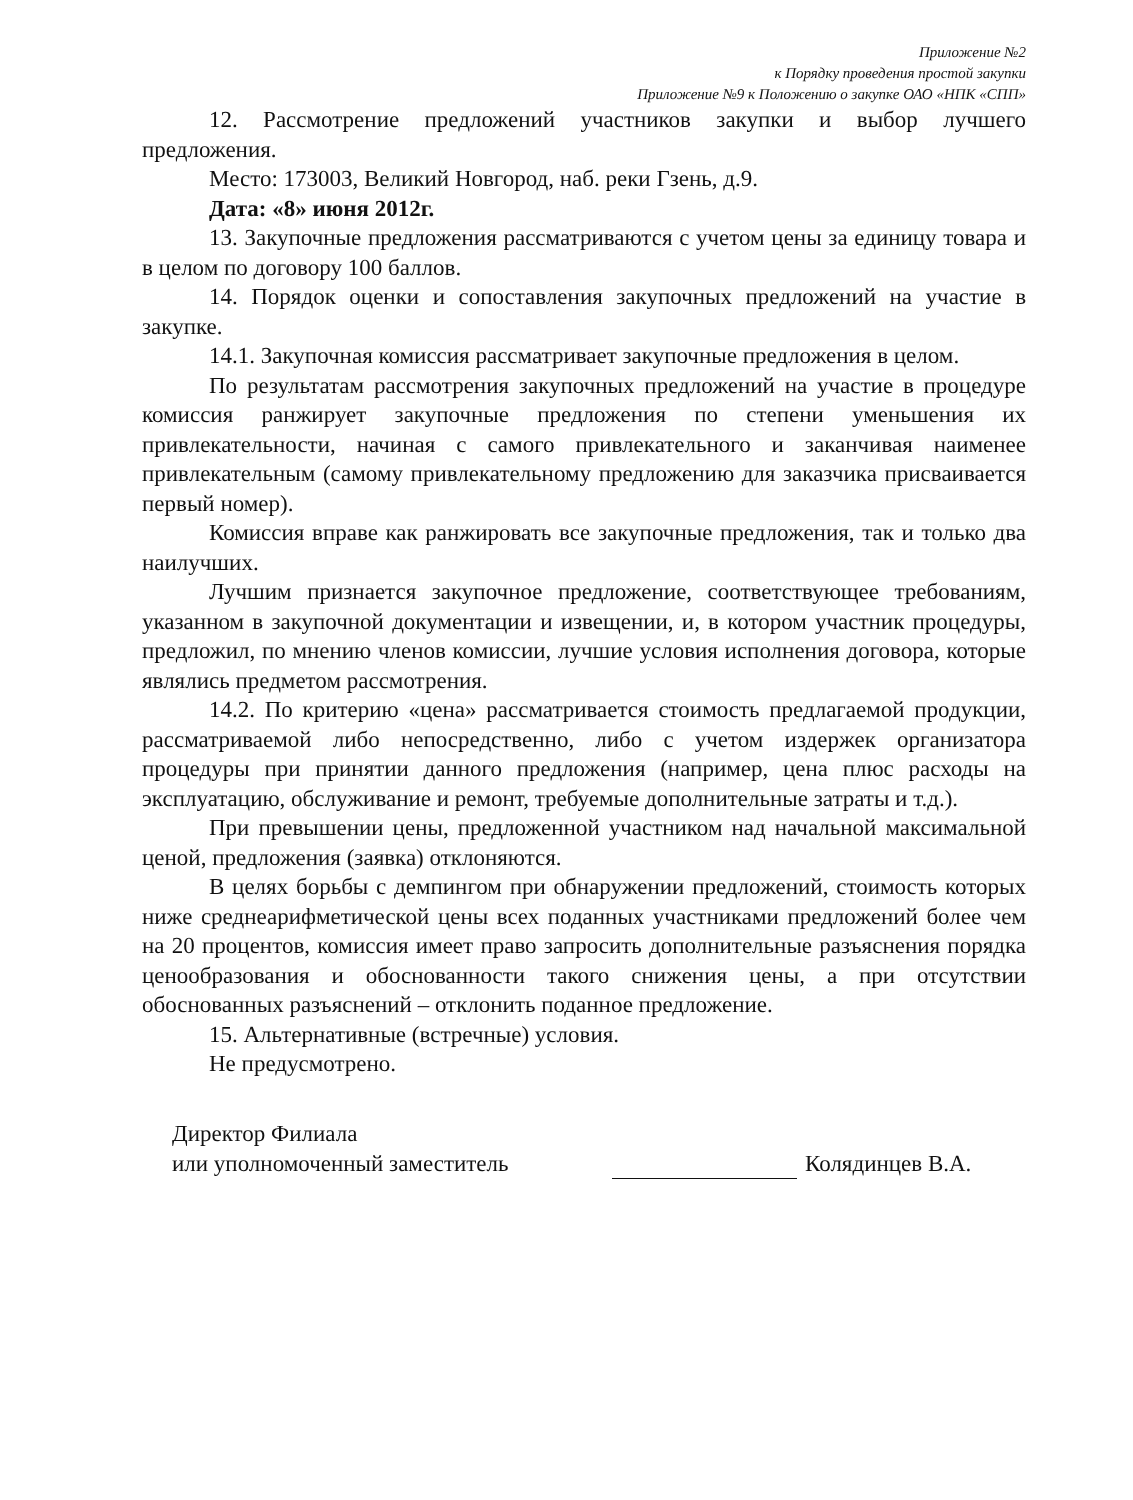Приложение №2
к Порядку проведения простой закупки
Приложение №9 к Положению о закупке ОАО «НПК «СПП»
12. Рассмотрение предложений участников закупки и выбор лучшего предложения.
Место: 173003, Великий Новгород, наб. реки Гзень, д.9.
Дата: «8» июня 2012г.
13. Закупочные предложения рассматриваются с учетом цены за единицу товара и в целом по договору 100 баллов.
14. Порядок оценки и сопоставления закупочных предложений на участие в закупке.
14.1. Закупочная комиссия рассматривает закупочные предложения в целом.
По результатам рассмотрения закупочных предложений на участие в процедуре комиссия ранжирует закупочные предложения по степени уменьшения их привлекательности, начиная с самого привлекательного и заканчивая наименее привлекательным (самому привлекательному предложению для заказчика присваивается первый номер).
Комиссия вправе как ранжировать все закупочные предложения, так и только два наилучших.
Лучшим признается закупочное предложение, соответствующее требованиям, указанном в закупочной документации и извещении, и, в котором участник процедуры, предложил, по мнению членов комиссии, лучшие условия исполнения договора, которые являлись предметом рассмотрения.
14.2. По критерию «цена» рассматривается стоимость предлагаемой продукции, рассматриваемой либо непосредственно, либо с учетом издержек организатора процедуры при принятии данного предложения (например, цена плюс расходы на эксплуатацию, обслуживание и ремонт, требуемые дополнительные затраты и т.д.).
При превышении цены, предложенной участником над начальной максимальной ценой, предложения (заявка) отклоняются.
В целях борьбы с демпингом при обнаружении предложений, стоимость которых ниже среднеарифметической цены всех поданных участниками предложений более чем на 20 процентов, комиссия имеет право запросить дополнительные разъяснения порядка ценообразования и обоснованности такого снижения цены, а при отсутствии обоснованных разъяснений – отклонить поданное предложение.
15. Альтернативные (встречные) условия.
Не предусмотрено.
Директор Филиала
или уполномоченный заместитель
Колядинцев В.А.